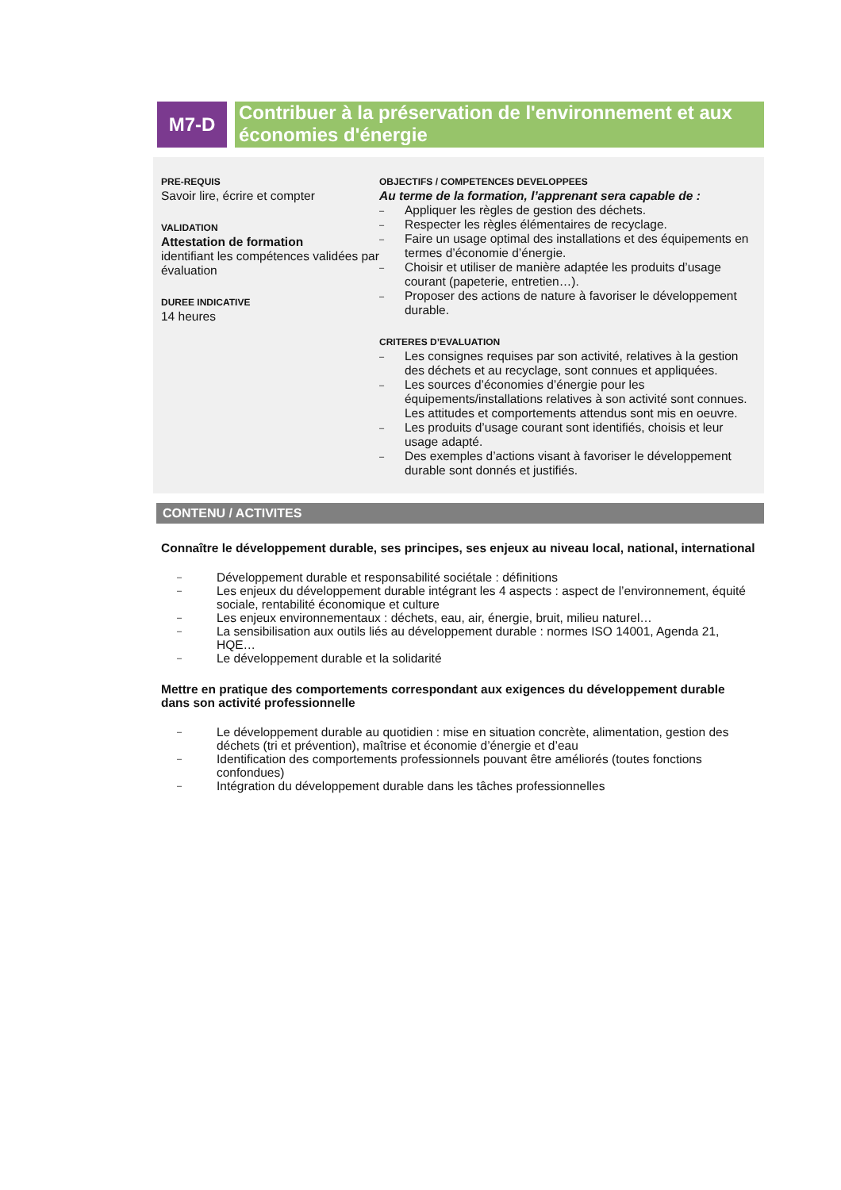M7-D
Contribuer à la préservation de l'environnement et aux économies d'énergie
PRE-REQUIS
Savoir lire, écrire et compter
VALIDATION
Attestation de formation
identifiant les compétences validées par évaluation
DUREE INDICATIVE
14 heures
OBJECTIFS / COMPETENCES DEVELOPPEES
Au terme de la formation, l’apprenant sera capable de :
– Appliquer les règles de gestion des déchets.
– Respecter les règles élémentaires de recyclage.
– Faire un usage optimal des installations et des équipements en termes d’économie d’énergie.
– Choisir et utiliser de manière adaptée les produits d’usage courant (papeterie, entretien…).
– Proposer des actions de nature à favoriser le développement durable.
CRITERES D’EVALUATION
– Les consignes requises par son activité, relatives à la gestion des déchets et au recyclage, sont connues et appliquées.
– Les sources d’économies d’énergie pour les équipements/installations relatives à son activité sont connues. Les attitudes et comportements attendus sont mis en oeuvre.
– Les produits d’usage courant sont identifiés, choisis et leur usage adapté.
– Des exemples d’actions visant à favoriser le développement durable sont donnés et justifiés.
CONTENU / ACTIVITES
Connaître le développement durable, ses principes, ses enjeux au niveau local, national, international
– Développement durable et responsabilité sociétale : définitions
– Les enjeux du développement durable intégrant les 4 aspects : aspect de l’environnement, équité sociale, rentabilité économique et culture
– Les enjeux environnementaux : déchets, eau, air, énergie, bruit, milieu naturel…
– La sensibilisation aux outils liés au développement durable : normes ISO 14001, Agenda 21, HQE…
– Le développement durable et la solidarité
Mettre en pratique des comportements correspondant aux exigences du développement durable dans son activité professionnelle
– Le développement durable au quotidien : mise en situation concrète, alimentation, gestion des déchets (tri et prévention), maîtrise et économie d’énergie et d’eau
– Identification des comportements professionnels pouvant être améliorés (toutes fonctions confondues)
– Intégration du développement durable dans les tâches professionnelles